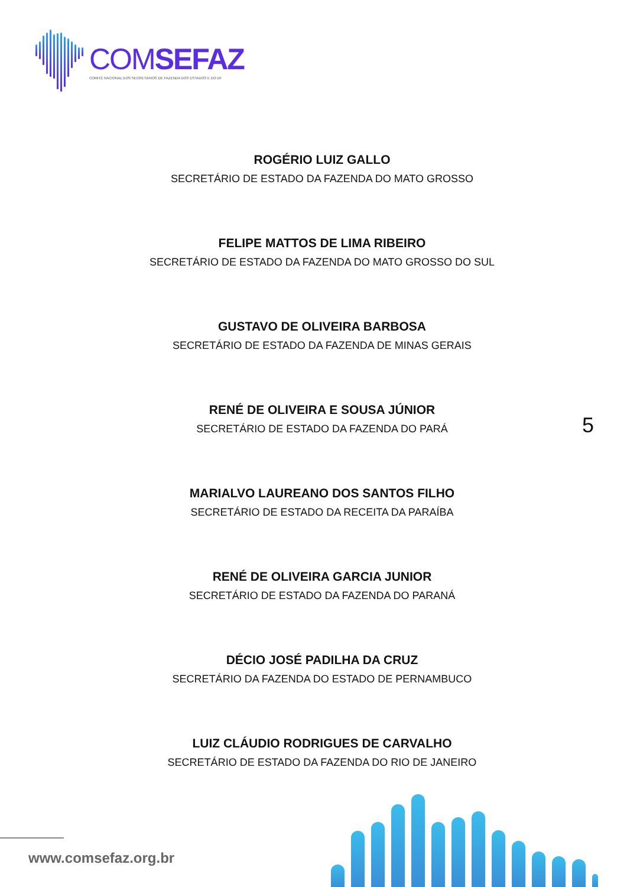COMSEFAZ
COMITÊ NACIONAL DOS SECRETÁRIOS DE FAZENDA DOS ESTADOS E DO DF
ROGÉRIO LUIZ GALLO
SECRETÁRIO DE ESTADO DA FAZENDA DO MATO GROSSO
FELIPE MATTOS DE LIMA RIBEIRO
SECRETÁRIO DE ESTADO DA FAZENDA DO MATO GROSSO DO SUL
GUSTAVO DE OLIVEIRA BARBOSA
SECRETÁRIO DE ESTADO DA FAZENDA DE MINAS GERAIS
RENÉ DE OLIVEIRA E SOUSA JÚNIOR
SECRETÁRIO DE ESTADO DA FAZENDA DO PARÁ
MARIALVO LAUREANO DOS SANTOS FILHO
SECRETÁRIO DE ESTADO DA RECEITA DA PARAÍBA
RENÉ DE OLIVEIRA GARCIA JUNIOR
SECRETÁRIO DE ESTADO DA FAZENDA DO PARANÁ
DÉCIO JOSÉ PADILHA DA CRUZ
SECRETÁRIO DA FAZENDA DO ESTADO DE PERNAMBUCO
LUIZ CLÁUDIO RODRIGUES DE CARVALHO
SECRETÁRIO DE ESTADO DA FAZENDA DO RIO DE JANEIRO
5
www.comsefaz.org.br